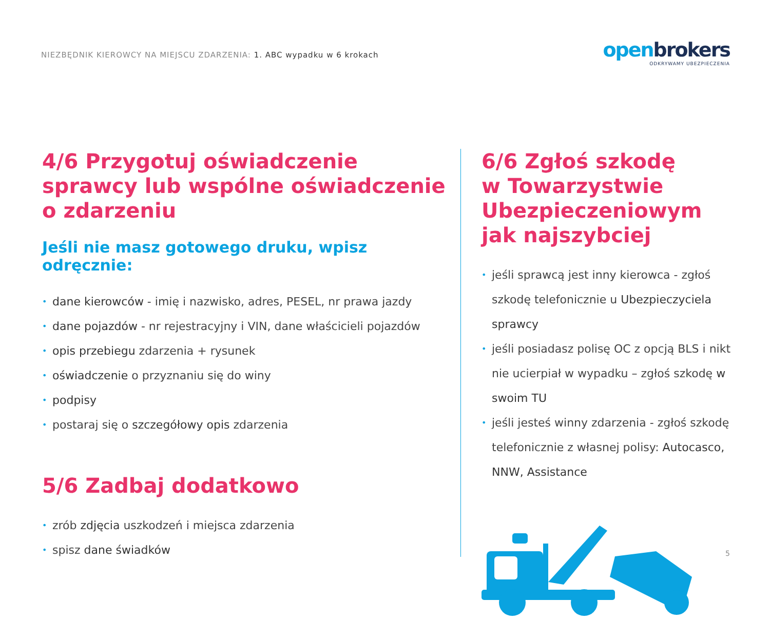NIEZBĘDNIK KIEROWCY NA MIEJSCU ZDARZENIA: 1. ABC wypadku w 6 krokach
open brokers
ODKRYWAMY UBEZPIECZENIA
4/6 Przygotuj oświadczenie sprawcy lub wspólne oświadczenie o zdarzeniu
Jeśli nie masz gotowego druku, wpisz odręcznie:
dane kierowców - imię i nazwisko, adres, PESEL, nr prawa jazdy
dane pojazdów - nr rejestracyjny i VIN, dane właścicieli pojazdów
opis przebiegu zdarzenia + rysunek
oświadczenie o przyznaniu się do winy
podpisy
postaraj się o szczegółowy opis zdarzenia
5/6 Zadbaj dodatkowo
zrób zdjęcia uszkodzeń i miejsca zdarzenia
spisz dane świadków
6/6 Zgłoś szkodę
w Towarzystwie
Ubezpieczeniowym
jak najszybciej
jeśli sprawcą jest inny kierowca - zgłoś szkodę telefonicznie u Ubezpieczyciela sprawcy
jeśli posiadasz polisę OC z opcją BLS i nikt nie ucierpiał w wypadku – zgłoś szkodę w swoim TU
jeśli jesteś winny zdarzenia - zgłoś szkodę telefonicznie z własnej polisy: Autocasco, NNW, Assistance
5